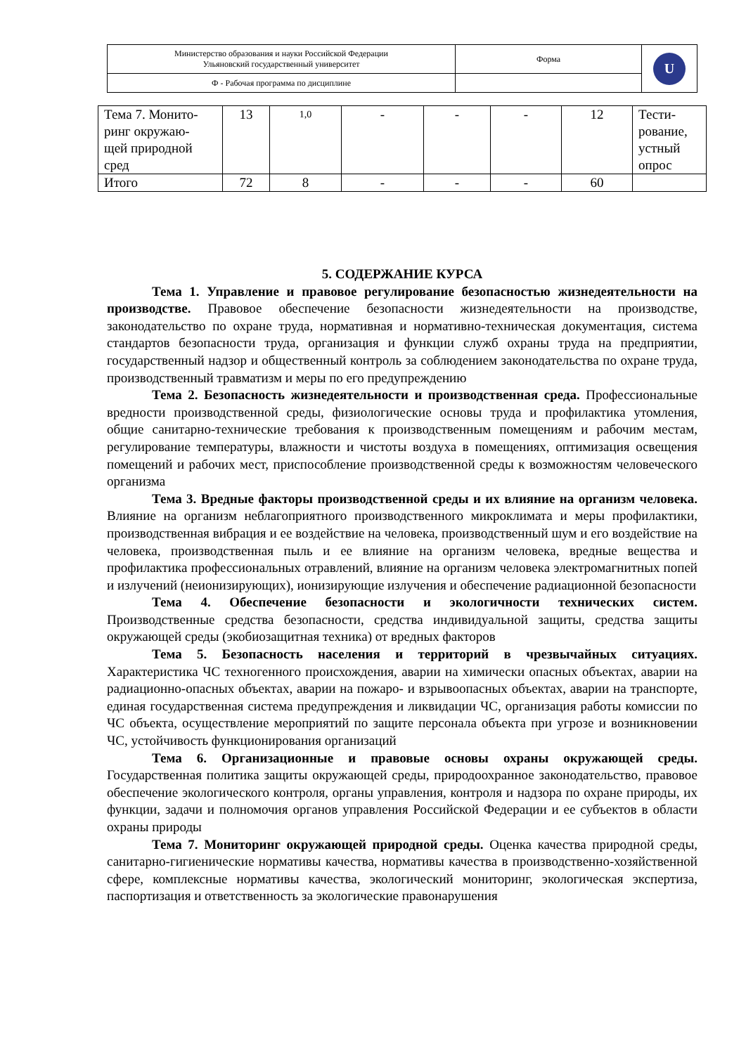| Министерство образования и науки Российской Федерации Ульяновский государственный университет | Форма | U |
| Ф - Рабочая программа по дисциплине | | |
| Тема 7. Монито- ринг окружаю- щей природной сред | 13 | 1,0 | - | - | - | 12 | Тести- рование, устный опрос |
| Итого | 72 | 8 | - | - | - | 60 | |
5. СОДЕРЖАНИЕ КУРСА
Тема 1. Управление и правовое регулирование безопасностью жизнедеятельности на производстве. Правовое обеспечение безопасности жизнедеятельности на производстве, законодательство по охране труда, нормативная и нормативно-техническая документация, система стандартов безопасности труда, организация и функции служб охраны труда на предприятии, государственный надзор и общественный контроль за соблюдением законодательства по охране труда, производственный травматизм и меры по его предупреждению
Тема 2. Безопасность жизнедеятельности и производственная среда. Профессиональные вредности производственной среды, физиологические основы труда и профилактика утомления, общие санитарно-технические требования к производственным помещениям и рабочим местам, регулирование температуры, влажности и чистоты воздуха в помещениях, оптимизация освещения помещений и рабочих мест, приспособление производственной среды к возможностям человеческого организма
Тема 3. Вредные факторы производственной среды и их влияние на организм человека. Влияние на организм неблагоприятного производственного микроклимата и меры профилактики, производственная вибрация и ее воздействие на человека, производственный шум и его воздействие на человека, производственная пыль и ее влияние на организм человека, вредные вещества и профилактика профессиональных отравлений, влияние на организм человека электромагнитных попей и излучений (неионизирующих), ионизирующие излучения и обеспечение радиационной безопасности
Тема 4. Обеспечение безопасности и экологичности технических систем. Производственные средства безопасности, средства индивидуальной защиты, средства защиты окружающей среды (экобиозащитная техника) от вредных факторов
Тема 5. Безопасность населения и территорий в чрезвычайных ситуациях. Характеристика ЧС техногенного происхождения, аварии на химически опасных объектах, аварии на радиационно-опасных объектах, аварии на пожаро- и взрывоопасных объектах, аварии на транспорте, единая государственная система предупреждения и ликвидации ЧС, организация работы комиссии по ЧС объекта, осуществление мероприятий по защите персонала объекта при угрозе и возникновении ЧС, устойчивость функционирования организаций
Тема 6. Организационные и правовые основы охраны окружающей среды. Государственная политика защиты окружающей среды, природоохранное законодательство, правовое обеспечение экологического контроля, органы управления, контроля и надзора по охране природы, их функции, задачи и полномочия органов управления Российской Федерации и ее субъектов в области охраны природы
Тема 7. Мониторинг окружающей природной среды. Оценка качества природной среды, санитарно-гигиенические нормативы качества, нормативы качества в производственно-хозяйственной сфере, комплексные нормативы качества, экологический мониторинг, экологическая экспертиза, паспортизация и ответственность за экологические правонарушения